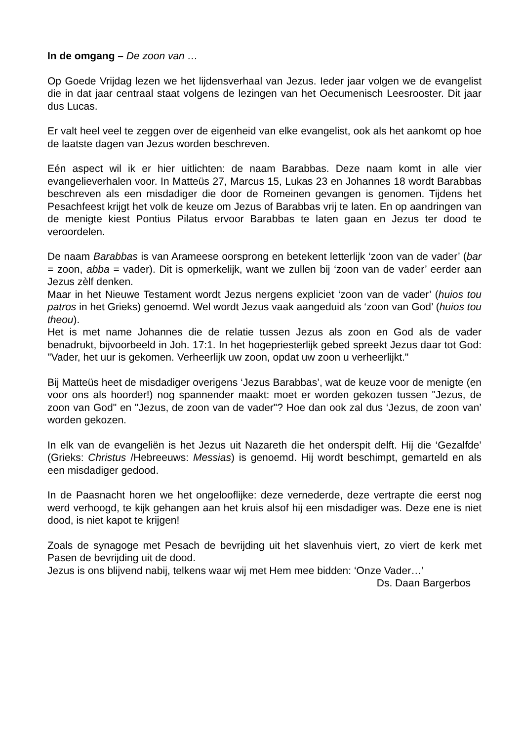In de omgang – De zoon van …
Op Goede Vrijdag lezen we het lijdensverhaal van Jezus. Ieder jaar volgen we de evangelist die in dat jaar centraal staat volgens de lezingen van het Oecumenisch Leesrooster. Dit jaar dus Lucas.
Er valt heel veel te zeggen over de eigenheid van elke evangelist, ook als het aankomt op hoe de laatste dagen van Jezus worden beschreven.
Eén aspect wil ik er hier uitlichten: de naam Barabbas. Deze naam komt in alle vier evangelieverhalen voor. In Matteüs 27, Marcus 15, Lukas 23 en Johannes 18 wordt Barabbas beschreven als een misdadiger die door de Romeinen gevangen is genomen. Tijdens het Pesachfeest krijgt het volk de keuze om Jezus of Barabbas vrij te laten. En op aandringen van de menigte kiest Pontius Pilatus ervoor Barabbas te laten gaan en Jezus ter dood te veroordelen.
De naam Barabbas is van Arameese oorsprong en betekent letterlijk ‘zoon van de vader’ (bar = zoon, abba = vader). Dit is opmerkelijk, want we zullen bij ‘zoon van de vader’ eerder aan Jezus zèlf denken.
Maar in het Nieuwe Testament wordt Jezus nergens expliciet ‘zoon van de vader’ (huios tou patros in het Grieks) genoemd. Wel wordt Jezus vaak aangeduid als ‘zoon van God’ (huios tou theou).
Het is met name Johannes die de relatie tussen Jezus als zoon en God als de vader benadrukt, bijvoorbeeld in Joh. 17:1. In het hogepriesterlijk gebed spreekt Jezus daar tot God: "Vader, het uur is gekomen. Verheerlijk uw zoon, opdat uw zoon u verheerlijkt."
Bij Matteüs heet de misdadiger overigens ‘Jezus Barabbas’, wat de keuze voor de menigte (en voor ons als hoorder!) nog spannender maakt: moet er worden gekozen tussen "Jezus, de zoon van God" en "Jezus, de zoon van de vader"? Hoe dan ook zal dus ‘Jezus, de zoon van’ worden gekozen.
In elk van de evangeliën is het Jezus uit Nazareth die het onderspit delft. Hij die ‘Gezalfde’ (Grieks: Christus /Hebreeuws: Messias) is genoemd. Hij wordt beschimpt, gemarteld en als een misdadiger gedood.
In de Paasnacht horen we het ongelooflijke: deze vernederde, deze vertrapte die eerst nog werd verhoogd, te kijk gehangen aan het kruis alsof hij een misdadiger was. Deze ene is niet dood, is niet kapot te krijgen!
Zoals de synagoge met Pesach de bevrijding uit het slavenhuis viert, zo viert de kerk met Pasen de bevrijding uit de dood.
Jezus is ons blijvend nabij, telkens waar wij met Hem mee bidden: ‘Onze Vader…’
Ds. Daan Bargerbos